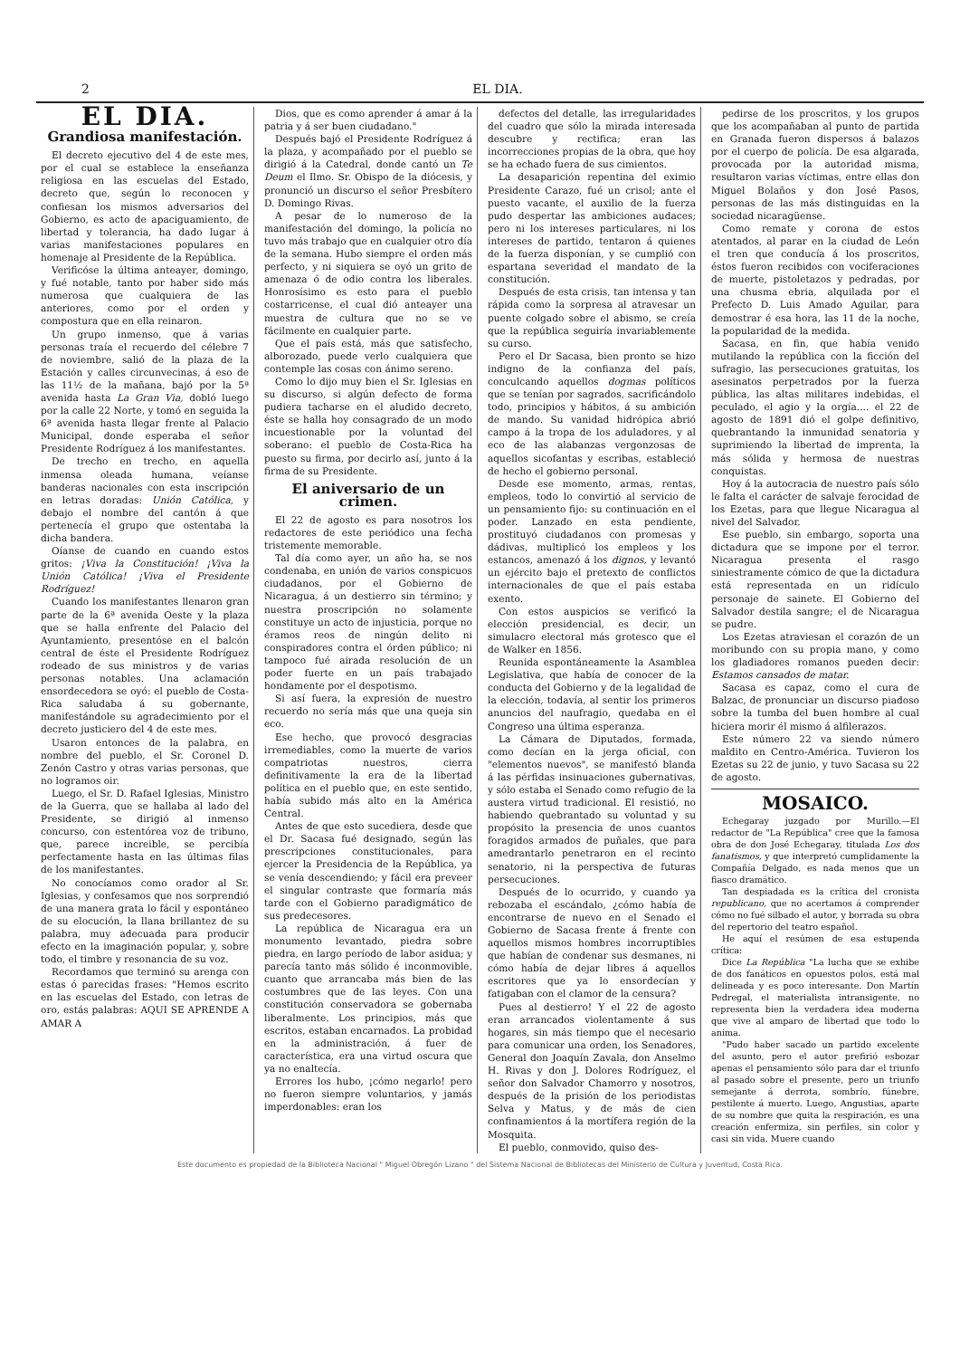2 EL DIA.
EL DIA.
Grandiosa manifestación.
El decreto ejecutivo del 4 de este mes, por el cual se establece la enseñanza religiosa en las escuelas del Estado, decreto que, según lo reconocen y confiesan los mismos adversarios del Gobierno, es acto de apaciguamiento, de libertad y tolerancia, ha dado lugar á varias manifestaciones populares en homenaje al Presidente de la República.
Verificóse la última anteayer, domingo, y fué notable, tanto por haber sido más numerosa que cualquiera de las anteriores, como por el orden y compostura que en ella reinaron.
Un grupo inmenso, que á varias personas traía el recuerdo del célebre 7 de noviembre, salió de la plaza de la Estación y calles circunvecinas, á eso de las 11½ de la mañana, bajó por la 5ª avenida hasta La Gran Via, dobló luego por la calle 22 Norte, y tomó en seguida la 6ª avenida hasta llegar frente al Palacio Municipal, donde esperaba el señor Presidente Rodríguez á los manifestantes.
De trecho en trecho, en aquella inmensa oleada humana, veíanse banderas nacionales con esta inscripción en letras doradas: Unión Católica, y debajo el nombre del cantón á que pertenecía el grupo que ostentaba la dicha bandera.
Oíanse de cuando en cuando estos gritos: ¡Viva la Constitución! ¡Viva la Unión Católica! ¡Viva el Presidente Rodríguez!
Cuando los manifestantes llenaron gran parte de la 6ª avenida Oeste y la plaza que se halla enfrente del Palacio del Ayuntamiento, presentóse en el balcón central de éste el Presidente Rodríguez rodeado de sus ministros y de varias personas notables. Una aclamación ensordecedora se oyó: el pueblo de Costa-Rica saludaba á su gobernante, manifestándole su agradecimiento por el decreto justiciero del 4 de este mes.
Usaron entonces de la palabra, en nombre del pueblo, el Sr. Coronel D. Zenón Castro y otras varias personas, que no logramos oir.
Luego, el Sr. D. Rafael Iglesias, Ministro de la Guerra, que se hallaba al lado del Presidente, se dirigió al inmenso concurso, con estentórea voz de tribuno, que, parece increible, se percibía perfectamente hasta en las últimas filas de los manifestantes.
No conocíamos como orador al Sr. Iglesias, y confesamos que nos sorprendió de una manera grata lo fácil y espontáneo de su elocución, la llana brillantez de su palabra, muy adecuada para producir efecto en la imaginación popular, y, sobre todo, el timbre y resonancia de su voz.
Recordamos que terminó su arenga con estas ó parecidas frases: "Hemos escrito en las escuelas del Estado, con letras de oro, estás palabras: AQUI SE APRENDE A AMAR A
Dios, que es como aprender á amar á la patria y á ser buen ciudadano."
Después bajó el Presidente Rodríguez á la plaza, y acompañado por el pueblo se dirigió á la Catedral, donde cantó un Te Deum el Ilmo. Sr. Obispo de la diócesis, y pronunció un discurso el señor Presbítero D. Domingo Rivas.
A pesar de lo numeroso de la manifestación del domingo, la policía no tuvo más trabajo que en cualquier otro día de la semana. Hubo siempre el orden más perfecto, y ni siquiera se oyó un grito de amenaza ó de odio contra los liberales. Honrosísimo es esto para el pueblo costarricense, el cual dió anteayer una muestra de cultura que no se ve fácilmente en cualquier parte.
Que el país está, más que satisfecho, alborozado, puede verlo cualquiera que contemple las cosas con ánimo sereno.
Como lo dijo muy bien el Sr. Iglesias en su discurso, si algún defecto de forma pudiera tacharse en el aludido decreto, éste se halla hoy consagrado de un modo incuestionable por la voluntad del soberano: el pueblo de Costa-Rica ha puesto su firma, por decirlo así, junto á la firma de su Presidente.
El aniversario de un crimen.
El 22 de agosto es para nosotros los redactores de este periódico una fecha tristemente memorable.
Tal día como ayer, un año ha, se nos condenaba, en unión de varios conspicuos ciudadanos, por el Gobierno de Nicaragua, á un destierro sin término; y nuestra proscripción no solamente constituye un acto de injusticia, porque no éramos reos de ningún delito ni conspiradores contra el órden público; ni tampoco fué airada resolución de un poder fuerte en un país trabajado hondamente por el despotismo.
Si así fuera, la expresión de nuestro recuerdo no sería más que una queja sin eco.
Ese hecho, que provocó desgracias irremediables, como la muerte de varios compatriotas nuestros, cierra definitivamente la era de la libertad política en el pueblo que, en este sentido, había subido más alto en la América Central.
Antes de que esto sucediera, desde que el Dr. Sacasa fué designado, según las prescripciones constitucionales, para ejercer la Presidencia de la República, ya se venía descendiendo; y fácil era preveer el singular contraste que formaría más tarde con el Gobierno paradigmático de sus predecesores.
La república de Nicaragua era un monumento levantado, piedra sobre piedra, en largo período de labor asidua; y parecía tanto más sólido é inconmovible, cuanto que arrancaba más bien de las costumbres que de las leyes. Con una constitución conservadora se gobernaba liberalmente. Los principios, más que escritos, estaban encarnados. La probidad en la administración, á fuer de característica, era una virtud oscura que ya no enaltecía.
Errores los hubo, ¡cómo negarlo! pero no fueron siempre voluntarios, y jamás imperdonables: eran los
defectos del detalle, las irregularidades del cuadro que sólo la mirada interesada descubre y rectifica; eran las incorrecciones propias de la obra, que hoy se ha echado fuera de sus cimientos.
La desaparición repentina del eximio Presidente Carazo, fué un crisol; ante el puesto vacante, el auxilio de la fuerza pudo despertar las ambiciones audaces; pero ni los intereses particulares, ni los intereses de partido, tentaron á quienes de la fuerza disponían, y se cumplió con espartana severidad el mandato de la constitución.
Después de esta crisis, tan intensa y tan rápida como la sorpresa al atravesar un puente colgado sobre el abismo, se creía que la república seguiría invariablemente su curso.
Pero el Dr Sacasa, bien pronto se hizo indigno de la confianza del país, conculcando aquellos dogmas políticos que se tenían por sagrados, sacrificándolo todo, principios y hábitos, á su ambición de mando. Su vanidad hidrópica abrió campo á la tropa de los aduladores, y al eco de las alabanzas vergonzosas de aquellos sicofantas y escribas, estableció de hecho el gobierno personal.
Desde ese momento, armas, rentas, empleos, todo lo convirtió al servicio de un pensamiento fijo: su continuación en el poder. Lanzado en esta pendiente, prostituyó ciudadanos con promesas y dádivas, multiplicó los empleos y los estancos, amenazó á los dignos, y levantó un ejército bajo el pretexto de conflictos internacionales de que el país estaba exento.
Con estos auspicios se verificó la elección presidencial, es decir, un simulacro electoral más grotesco que el de Walker en 1856.
Reunida espontáneamente la Asamblea Legislativa, que había de conocer de la conducta del Gobierno y de la legalidad de la elección, todavía, al sentir los primeros anuncios del naufragio, quedaba en el Congreso una última esperanza.
La Cámara de Diputados, formada, como decían en la jerga oficial, con "elementos nuevos", se manifestó blanda á las pérfidas insinuaciones gubernativas, y sólo estaba el Senado como refugio de la austera virtud tradicional. El resistió, no habiendo quebrantado su voluntad y su propósito la presencia de unos cuantos foragidos armados de puñales, que para amedrantarlo penetraron en el recinto senatorio, ni la perspectiva de futuras persecuciones.
Después de lo ocurrido, y cuando ya rebozaba el escándalo, ¿cómo había de encontrarse de nuevo en el Senado el Gobierno de Sacasa frente á frente con aquellos mismos hombres incorruptibles que habían de condenar sus desmanes, ni cómo había de dejar libres á aquellos escritores que ya lo ensordecían y fatigaban con el clamor de la censura?
Pues al destierro! Y el 22 de agosto eran arrancados violentamente á sus hogares, sin más tiempo que el necesario para comunicar una orden, los Senadores, General don Joaquín Zavala, don Anselmo H. Rivas y don J. Dolores Rodríguez, el señor don Salvador Chamorro y nosotros, después de la prisión de los periodistas Selva y Matus, y de más de cien confinamientos á la mortífera región de la Mosquita.
El pueblo, conmovido, quiso des-
pedirse de los proscritos, y los grupos que los acompañaban al punto de partida en Granada fueron dispersos á balazos por el cuerpo de policía. De esa algarada, provocada por la autoridad misma, resultaron varias víctimas, entre ellas don Miguel Bolaños y don José Pasos, personas de las más distinguidas en la sociedad nicaragüense.
Como remate y corona de estos atentados, al parar en la ciudad de León el tren que conducía á los proscritos, éstos fueron recibidos con vociferaciones de muerte, pistoletazos y pedradas, por una chusma ebria, alquilada por el Prefecto D. Luis Amado Aguilar, para demostrar é esa hora, las 11 de la noche, la popularidad de la medida.
Sacasa, en fin, que había venido mutilando la república con la ficción del sufragio, las persecuciones gratuitas, los asesinatos perpetrados por la fuerza pública, las altas militares indebidas, el peculado, el agio y la orgía.... el 22 de agosto de 1891 dió el golpe definitivo, quebrantando la inmunidad senatoria y suprimiendo la libertad de imprenta, la más sólida y hermosa de nuestras conquistas.
Hoy á la autocracia de nuestro país sólo le falta el carácter de salvaje ferocidad de los Ezetas, para que llegue Nicaragua al nivel del Salvador.
Ese pueblo, sin embargo, soporta una dictadura que se impone por el terror. Nicaragua presenta el rasgo siniestramente cómico de que la dictadura está representada en un ridículo personaje de sainete. El Gobierno del Salvador destila sangre; el de Nicaragua se pudre.
Los Ezetas atraviesan el corazón de un moribundo con su propia mano, y como los gladiadores romanos pueden decir: Estamos cansados de matar.
Sacasa es capaz, como el cura de Balzac, de pronunciar un discurso piadoso sobre la tumba del buen hombre al cual hiciera morir él mismo á alfilerazos.
Este número 22 va siendo número maldito en Centro-América. Tuvieron los Ezetas su 22 de junio, y tuvo Sacasa su 22 de agosto.
MOSAICO.
Echegaray juzgado por Murillo.—El redactor de "La República" cree que la famosa obra de don José Echegaray, titulada Los dos fanatismos, y que interpretó cumplidamente la Compañía Delgado, es nada menos que un fiasco dramático.
Tan despiadada es la crítica del cronista republicano, que no acertamos á comprender cómo no fué silbado el autor, y borrada su obra del repertorio del teatro español.
He aquí el resúmen de esa estupenda crítica:
Dice La República "La lucha que se exhibe de dos fanáticos en opuestos polos, está mal delineada y es poco interesante. Don Martín Pedregal, el materialista intransigente, no representa bien la verdadera idea moderna que vive al amparo de libertad que todo lo anima.
"Pudo haber sacado un partido excelente del asunto, pero el autor prefirió esbozar apenas el pensamiento sólo para dar el triunfo al pasado sobre el presente, pero un triunfo semejante á derrota, sombrío, fúnebre, pestilente á muerto. Luego, Angustias, aparte de su nombre que quita la respiración, es una creación enfermiza, sin perfiles, sin color y casi sin vida. Muere cuando
Este documento es propiedad de la Biblioteca Nacional " Miguel Obregón Lizano " del Sistema Nacional de Bibliotecas del Ministerio de Cultura y Juventud, Costa Rica.